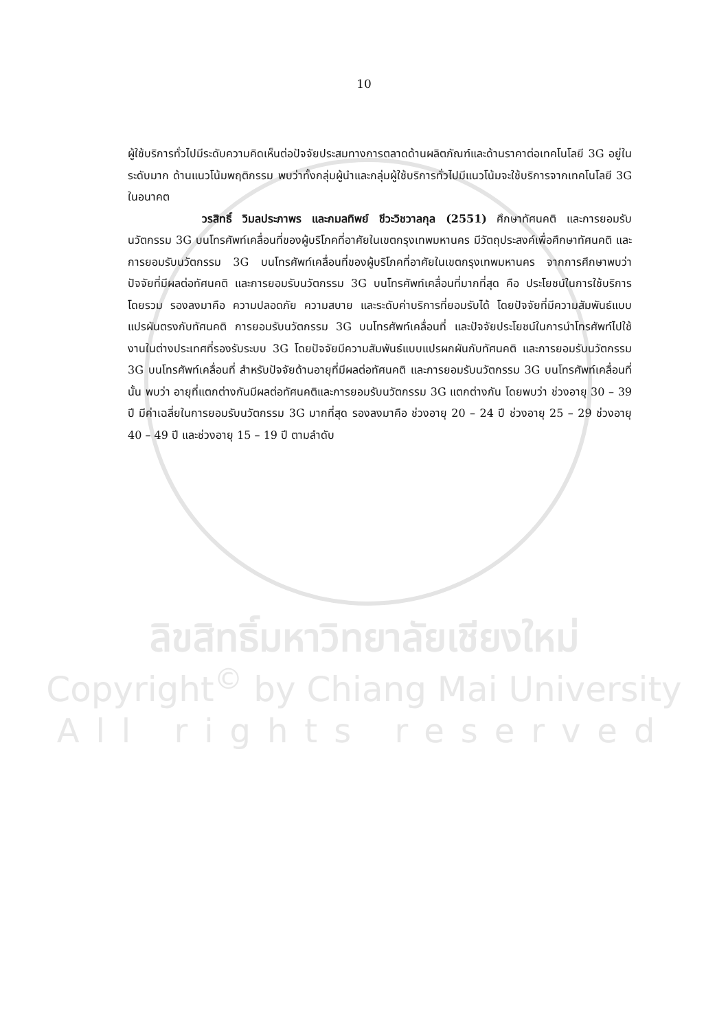10
ผู้ใช้บริการทั่วไปมีระดับความคิดเห็นต่อปัจจัยประสมทางการตลาดด้านผลิตภัณฑ์และด้านราคาต่อเทคโนโลยี 3G อยู่ในระดับมาก ด้านแนวโน้มพฤติกรรม พบว่าทั้งกลุ่มผู้นำและกลุ่มผู้ใช้บริการทั่วไปมีแนวโน้มจะใช้บริการจากเทคโนโลยี 3G ในอนาคต
วรสิทธิ์ วิมลประภาพร และกมลทิพย์ ชีวะวิชวาลกุล (2551) ศึกษาทัศนคติ และการยอมรับนวัตกรรม 3G บนโทรศัพท์เคลื่อนที่ของผู้บริโภคที่อาศัยในเขตกรุงเทพมหานคร มีวัตถุประสงค์เพื่อศึกษาทัศนคติ และการยอมรับนวัตกรรม 3G บนโทรศัพท์เคลื่อนที่ของผู้บริโภคที่อาศัยในเขตกรุงเทพมหานคร จากการศึกษาพบว่า ปัจจัยที่มีผลต่อทัศนคติ และการยอมรับนวัตกรรม 3G บนโทรศัพท์เคลื่อนที่มากที่สุด คือ ประโยชน์ในการใช้บริการโดยรวม รองลงมาคือ ความปลอดภัย ความสบาย และระดับค่าบริการที่ยอมรับได้ โดยปัจจัยที่มีความสัมพันธ์แบบแปรผันตรงกับทัศนคติ การยอมรับนวัตกรรม 3G บนโทรศัพท์เคลื่อนที่ และปัจจัยประโยชน์ในการนำโทรศัพท์ไปใช้งานในต่างประเทศที่รองรับระบบ 3G โดยปัจจัยมีความสัมพันธ์แบบแปรผกผันกับทัศนคติ และการยอมรับนวัตกรรม 3G บนโทรศัพท์เคลื่อนที่ สำหรับปัจจัยด้านอายุที่มีผลต่อทัศนคติ และการยอมรับนวัตกรรม 3G บนโทรศัพท์เคลื่อนที่นั้น พบว่า อายุที่แตกต่างกันมีผลต่อทัศนคติและการยอมรับนวัตกรรม 3G แตกต่างกัน โดยพบว่า ช่วงอายุ 30 – 39 ปี มีค่าเฉลี่ยในการยอมรับนวัตกรรม 3G มากที่สุด รองลงมาคือ ช่วงอายุ 20 – 24 ปี ช่วงอายุ 25 – 29 ช่วงอายุ 40 – 49 ปี และช่วงอายุ 15 – 19 ปี ตามลำดับ
ลิขสิทธิ์มหาวิทยาลัยเชียงใหม่
Copyright<sup>©</sup> by Chiang Mai University
All rights reserved